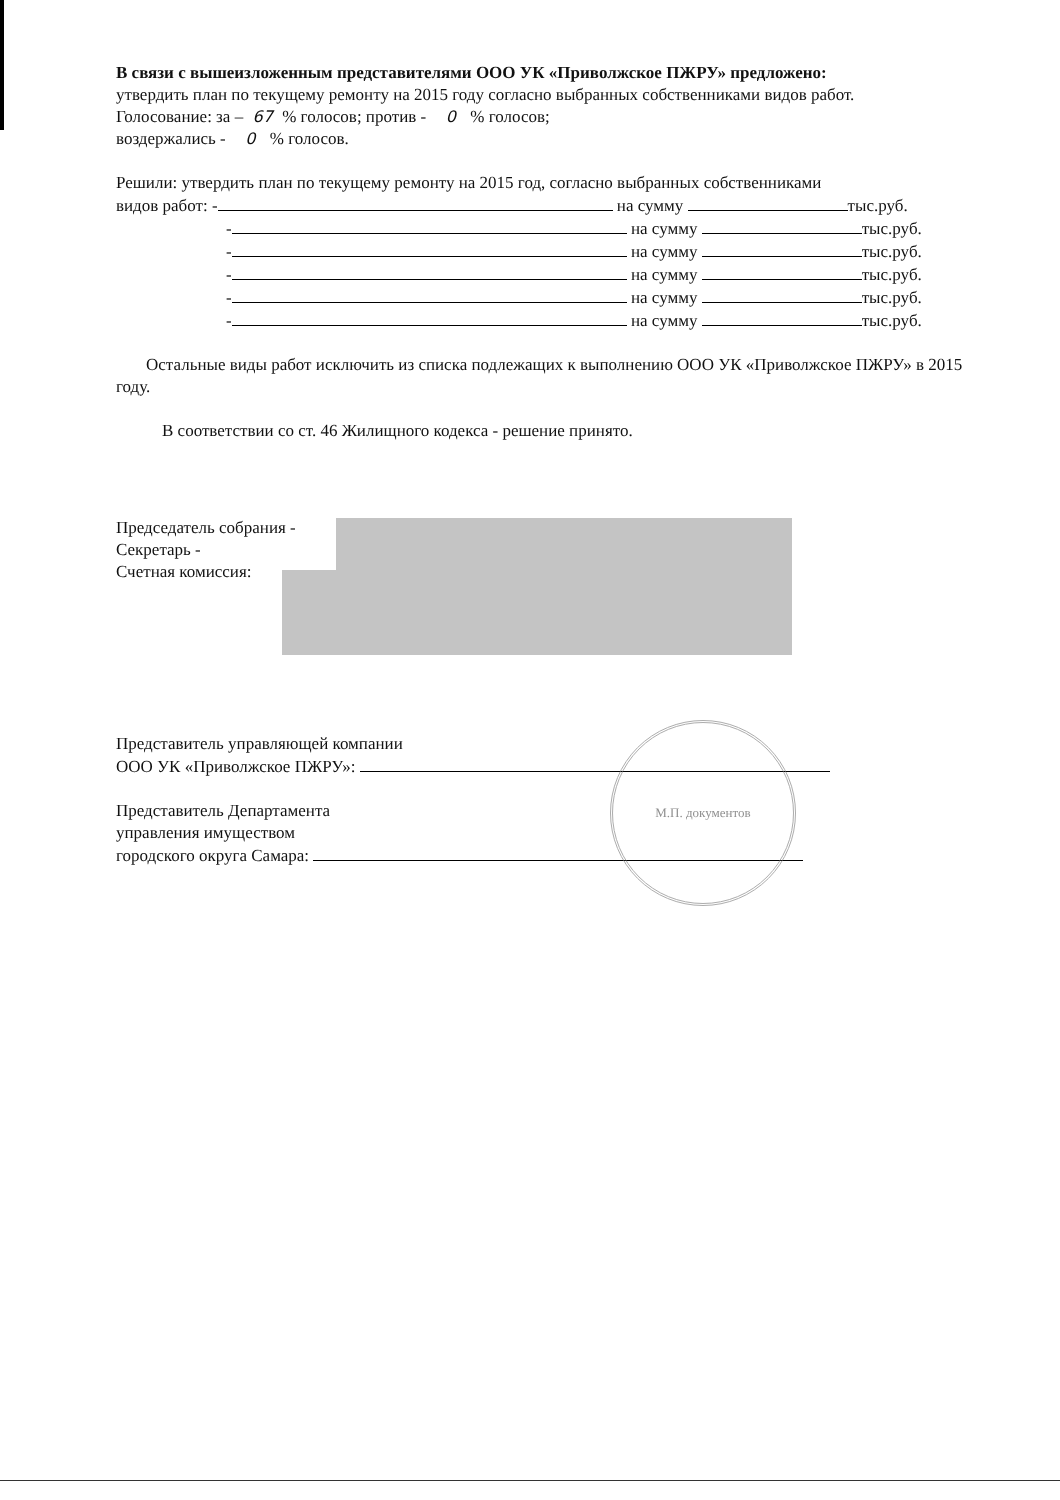В связи с вышеизложенным представителями ООО УК «Приволжское ПЖРУ» предложено:
утвердить план по текущему ремонту на 2015 году согласно выбранных собственниками видов работ.
Голосование: за – 67 % голосов; против - 0 % голосов;
воздержались - 0 % голосов.
Решили: утвердить план по текущему ремонту на 2015 год, согласно выбранных собственниками
видов работ: - на сумму тыс.руб.
- на сумму тыс.руб.
- на сумму тыс.руб.
- на сумму тыс.руб.
- на сумму тыс.руб.
- на сумму тыс.руб.
Остальные виды работ исключить из списка подлежащих к выполнению ООО УК «Приволжское ПЖРУ» в 2015 году.
В соответствии со ст. 46 Жилищного кодекса - решение принято.
Председатель собрания -
Секретарь -
Счетная комиссия:
Представитель управляющей компании
ООО УК «Приволжское ПЖРУ»:
Представитель Департамента
управления имуществом
городского округа Самара:
М.П. документов